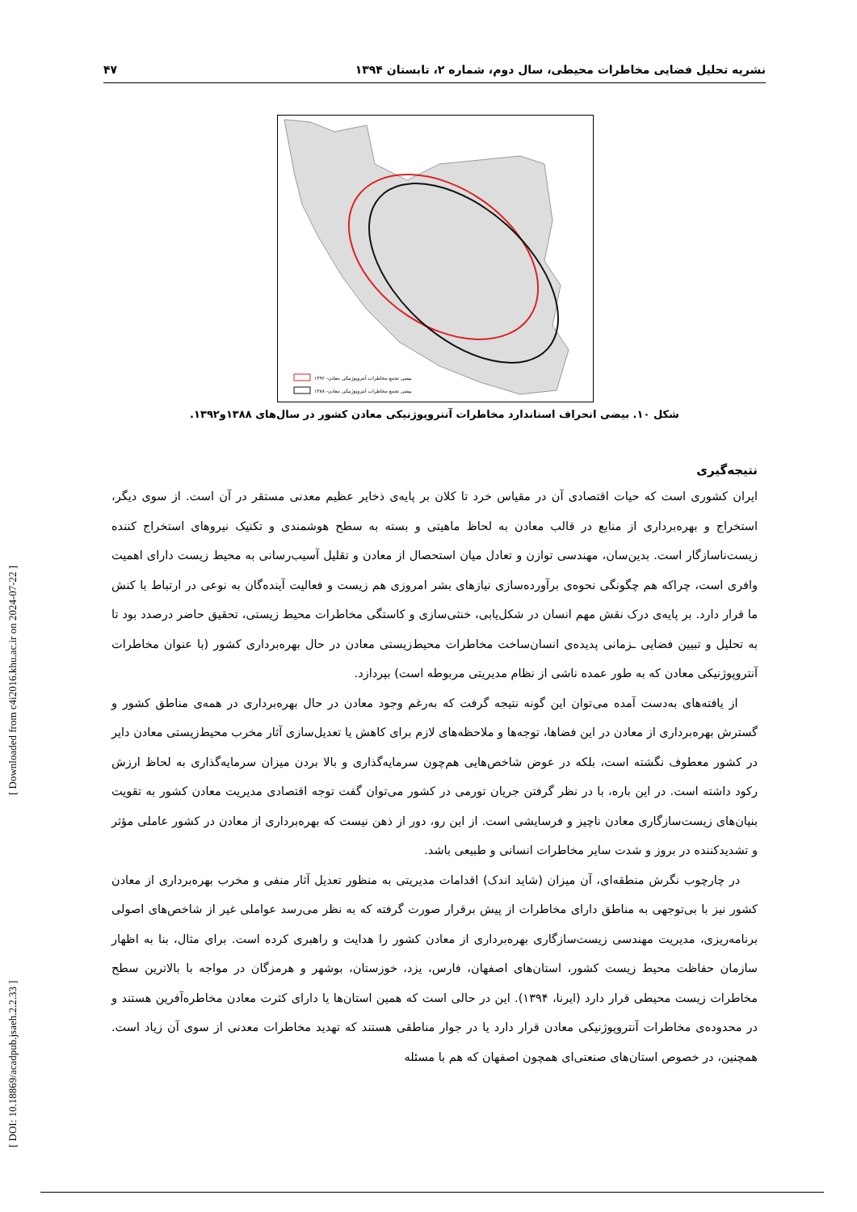[ DOI: 10.18869/acadpub.jsaeh.2.2.33 ] [ Downloaded from c4i2016.khu.ac.ir on 2024-07-22 ]
نشریه تحلیل فضایی مخاطرات محیطی، سال دوم، شماره ۲، تابستان ۱۳۹۴ ۴۷
بیضی تجمع مخاطرات آنتروپوژنیکی معادن- ۱۳۹۲
بیضی تجمع مخاطرات آنتروپوژنیکی معادن- ۱۳۸۸
شکل ۱۰. بیضی انحراف استاندارد مخاطرات آنتروپوژنیکی معادن کشور در سال‌های ۱۳۸۸و۱۳۹۲.
نتیجه‌گیری
ایران کشوری است که حیات اقتصادی آن در مقیاس خرد تا کلان بر پایه‌ی ذخایر عظیم معدنی مستقر در آن است. از سوی دیگر، استخراج و بهره‌برداری از منابع در قالب معادن به لحاظ ماهیتی و بسته به سطح هوشمندی و تکنیک نیروهای استخراج کننده زیست‌ناسازگار است. بدین‌سان، مهندسی توازن و تعادل میان استحصال از معادن و تقلیل آسیب‌رسانی به محیط زیست دارای اهمیت وافری است، چراکه هم چگونگی نحوه‌ی برآورده‌سازی نیازهای بشر امروزی هم زیست و فعالیت آینده‌گان به نوعی در ارتباط با کنش ما قرار دارد. بر پایه‌ی درک نقش مهم انسان در شکل‌یابی، خنثی‌سازی و کاستگی مخاطرات محیط زیستی، تحقیق حاضر درصدد بود تا به تحلیل و تبیین فضایی ـزمانی پدیده‌ی انسان‌ساخت مخاطرات محیط‌زیستی معادن در حال بهره‌برداری کشور (با عنوان مخاطرات آنتروپوژنیکی معادن که به طور عمده ناشی از نظام مدیریتی مربوطه است) بپردازد.
از یافته‌های به‌دست آمده می‌توان این گونه نتیجه گرفت که به‌رغم وجود معادن در حال بهره‌برداری در همه‌ی مناطق کشور و گسترش بهره‌برداری از معادن در این فضاها، توجه‌ها و ملاحظه‌های لازم برای کاهش یا تعدیل‌سازی آثار مخرب محیط‌زیستی معادن دایر در کشور معطوف نگشته است، بلکه در عوض شاخص‌هایی هم‌چون سرمایه‌گذاری و بالا بردن میزان سرمایه‌گذاری به لحاظ ارزش رکود داشته است. در این باره، با در نظر گرفتن جریان تورمی در کشور می‌توان گفت توجه اقتصادی مدیریت معادن کشور به تقویت بنیان‌های زیست‌سازگاری معادن ناچیز و فرسایشی است. از این رو، دور از ذهن نیست که بهره‌برداری از معادن در کشور عاملی مؤثر و تشدیدکننده در بروز و شدت سایر مخاطرات انسانی و طبیعی باشد.
در چارچوب نگرش منطقه‌ای، آن میزان (شاید اندک) اقدامات مدیریتی به منظور تعدیل آثار منفی و مخرب بهره‌برداری از معادن کشور نیز با بی‌توجهی به مناطق دارای مخاطرات از پیش برقرار صورت گرفته که به نظر می‌رسد عواملی غیر از شاخص‌های اصولی برنامه‌ریزی، مدیریت مهندسی زیست‌سازگاری بهره‌برداری از معادن کشور را هدایت و راهبری کرده است. برای مثال، بنا به اظهار سازمان حفاظت محیط زیست کشور، استان‌های اصفهان، فارس، یزد، خوزستان، بوشهر و هرمزگان در مواجه با بالاترین سطح مخاطرات زیست محیطی قرار دارد (ایرنا، ۱۳۹۴). این در حالی است که همین استان‌ها یا دارای کثرت معادن مخاطره‌آفرین هستند و در محدوده‌ی مخاطرات آنتروپوژنیکی معادن قرار دارد یا در جوار مناطقی هستند که تهدید مخاطرات معدنی از سوی آن زیاد است. همچنین، در خصوص استان‌های صنعتی‌ای همچون اصفهان که هم با مسئله